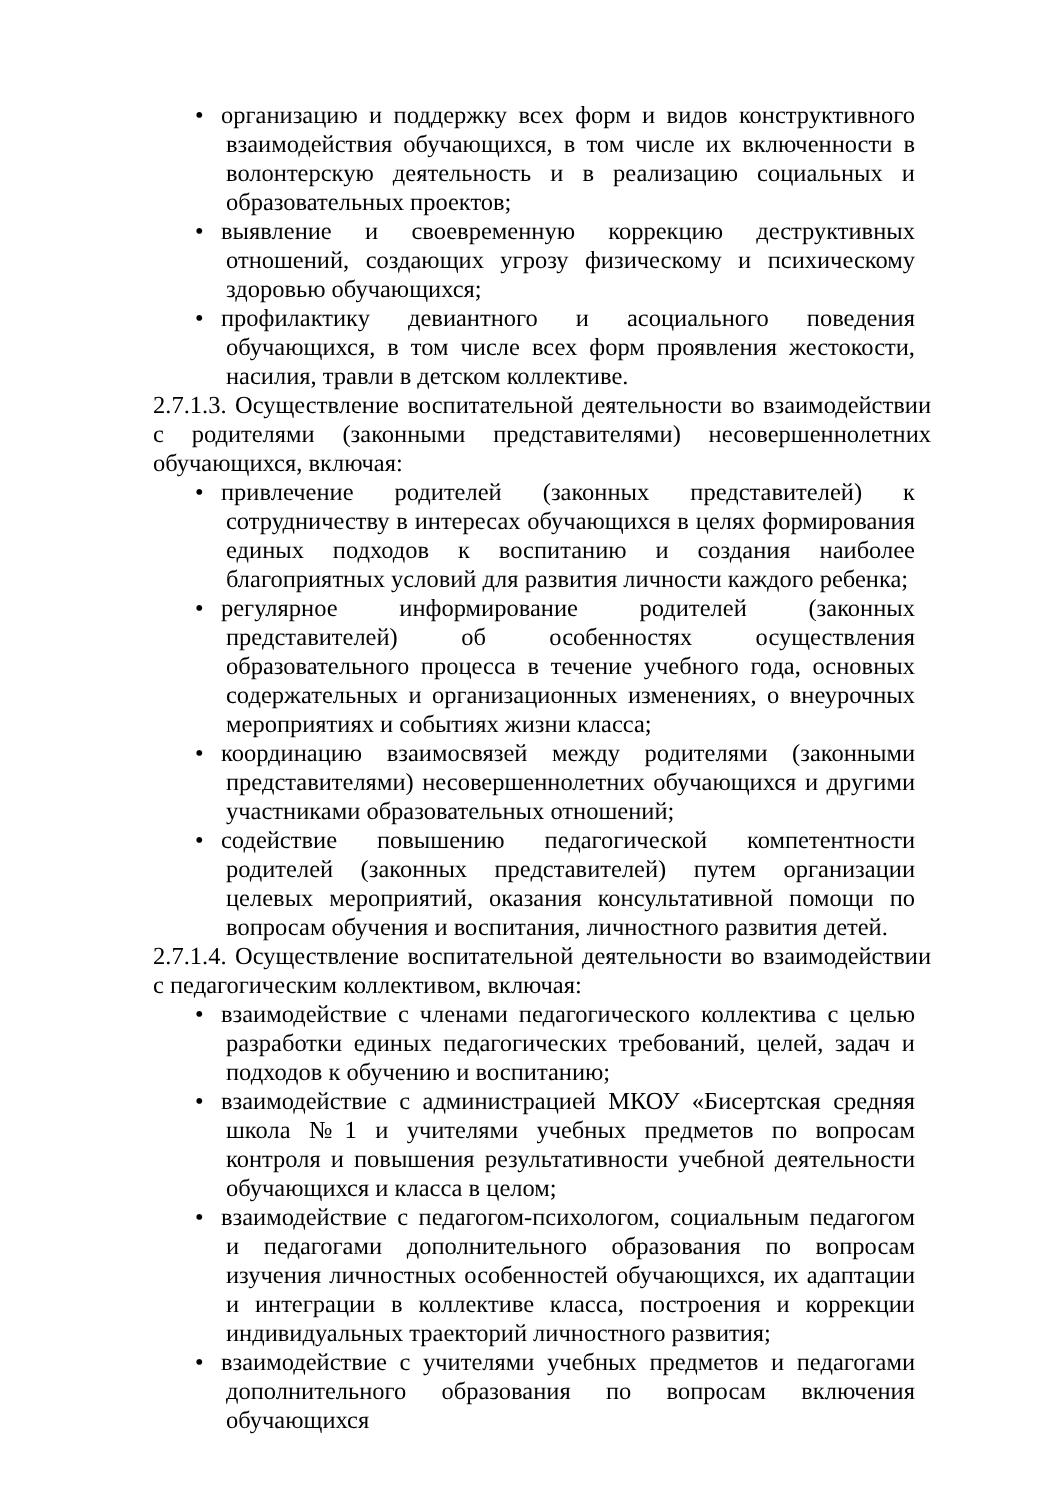• организацию и поддержку всех форм и видов конструктивного взаимодействия обучающихся, в том числе их включенности в волонтерскую деятельность и в реализацию социальных и образовательных проектов;
• выявление и своевременную коррекцию деструктивных отношений, создающих угрозу физическому и психическому здоровью обучающихся;
• профилактику девиантного и асоциального поведения обучающихся, в том числе всех форм проявления жестокости, насилия, травли в детском коллективе.
2.7.1.3. Осуществление воспитательной деятельности во взаимодействии с родителями (законными представителями) несовершеннолетних обучающихся, включая:
• привлечение родителей (законных представителей) к сотрудничеству в интересах обучающихся в целях формирования единых подходов к воспитанию и создания наиболее благоприятных условий для развития личности каждого ребенка;
• регулярное информирование родителей (законных представителей) об особенностях осуществления образовательного процесса в течение учебного года, основных содержательных и организационных изменениях, о внеурочных мероприятиях и событиях жизни класса;
• координацию взаимосвязей между родителями (законными представителями) несовершеннолетних обучающихся и другими участниками образовательных отношений;
• содействие повышению педагогической компетентности родителей (законных представителей) путем организации целевых мероприятий, оказания консультативной помощи по вопросам обучения и воспитания, личностного развития детей.
2.7.1.4. Осуществление воспитательной деятельности во взаимодействии с педагогическим коллективом, включая:
• взаимодействие с членами педагогического коллектива с целью разработки единых педагогических требований, целей, задач и подходов к обучению и воспитанию;
• взаимодействие с администрацией МКОУ «Бисертская средняя школа №1 и учителями учебных предметов по вопросам контроля и повышения результативности учебной деятельности обучающихся и класса в целом;
• взаимодействие с педагогом-психологом, социальным педагогом и педагогами дополнительного образования по вопросам изучения личностных особенностей обучающихся, их адаптации и интеграции в коллективе класса, построения и коррекции индивидуальных траекторий личностного развития;
• взаимодействие с учителями учебных предметов и педагогами дополнительного образования по вопросам включения обучающихся